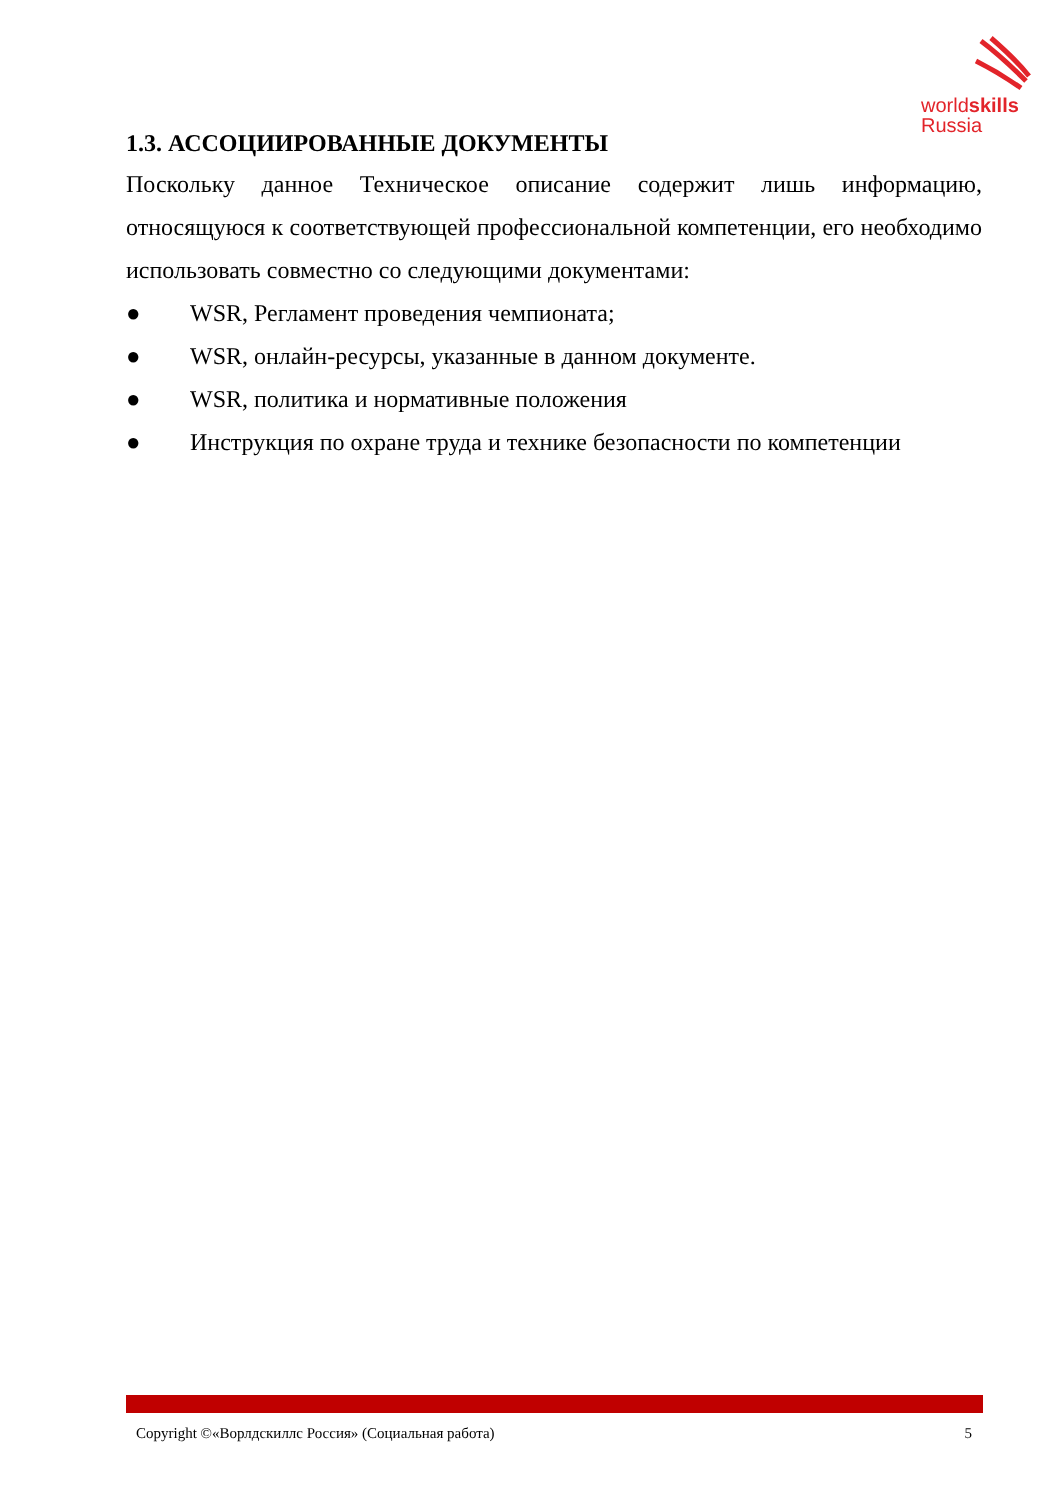worldskills
Russia
1.3. АССОЦИИРОВАННЫЕ ДОКУМЕНТЫ
Поскольку данное Техническое описание содержит лишь информацию, относящуюся к соответствующей профессиональной компетенции, его необходимо использовать совместно со следующими документами:
● WSR, Регламент проведения чемпионата;
● WSR, онлайн-ресурсы, указанные в данном документе.
● WSR, политика и нормативные положения
● Инструкция по охране труда и технике безопасности по компетенции
Copyright ©«Ворлдскиллс Россия» (Социальная работа) 5